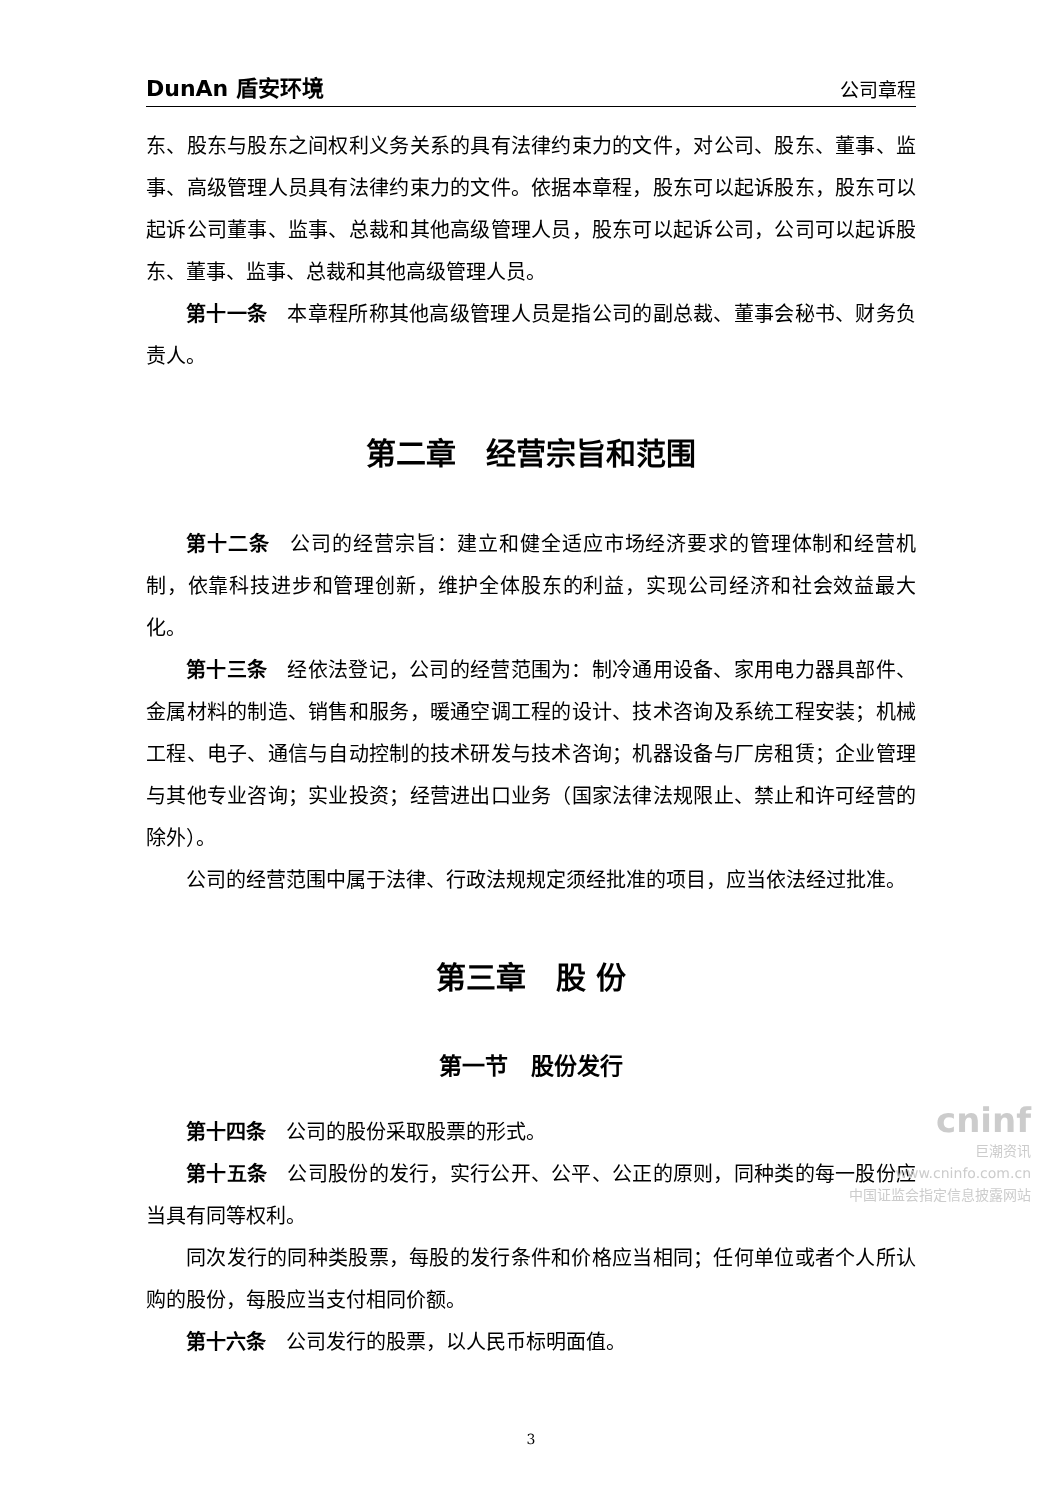DunAn 盾安环境 公司章程
东、股东与股东之间权利义务关系的具有法律约束力的文件，对公司、股东、董事、监事、高级管理人员具有法律约束力的文件。依据本章程，股东可以起诉股东，股东可以起诉公司董事、监事、总裁和其他高级管理人员，股东可以起诉公司，公司可以起诉股东、董事、监事、总裁和其他高级管理人员。
第十一条　本章程所称其他高级管理人员是指公司的副总裁、董事会秘书、财务负责人。
第二章　经营宗旨和范围
第十二条　公司的经营宗旨：建立和健全适应市场经济要求的管理体制和经营机制，依靠科技进步和管理创新，维护全体股东的利益，实现公司经济和社会效益最大化。
第十三条　经依法登记，公司的经营范围为：制冷通用设备、家用电力器具部件、金属材料的制造、销售和服务，暖通空调工程的设计、技术咨询及系统工程安装；机械工程、电子、通信与自动控制的技术研发与技术咨询；机器设备与厂房租赁；企业管理与其他专业咨询；实业投资；经营进出口业务（国家法律法规限止、禁止和许可经营的除外）。
公司的经营范围中属于法律、行政法规规定须经批准的项目，应当依法经过批准。
第三章　股 份
第一节　股份发行
第十四条　公司的股份采取股票的形式。
第十五条　公司股份的发行，实行公开、公平、公正的原则，同种类的每一股份应当具有同等权利。
同次发行的同种类股票，每股的发行条件和价格应当相同；任何单位或者个人所认购的股份，每股应当支付相同价额。
第十六条　公司发行的股票，以人民币标明面值。
3
cninf
巨潮资讯
www.cninfo.com.cn
中国证监会指定信息披露网站